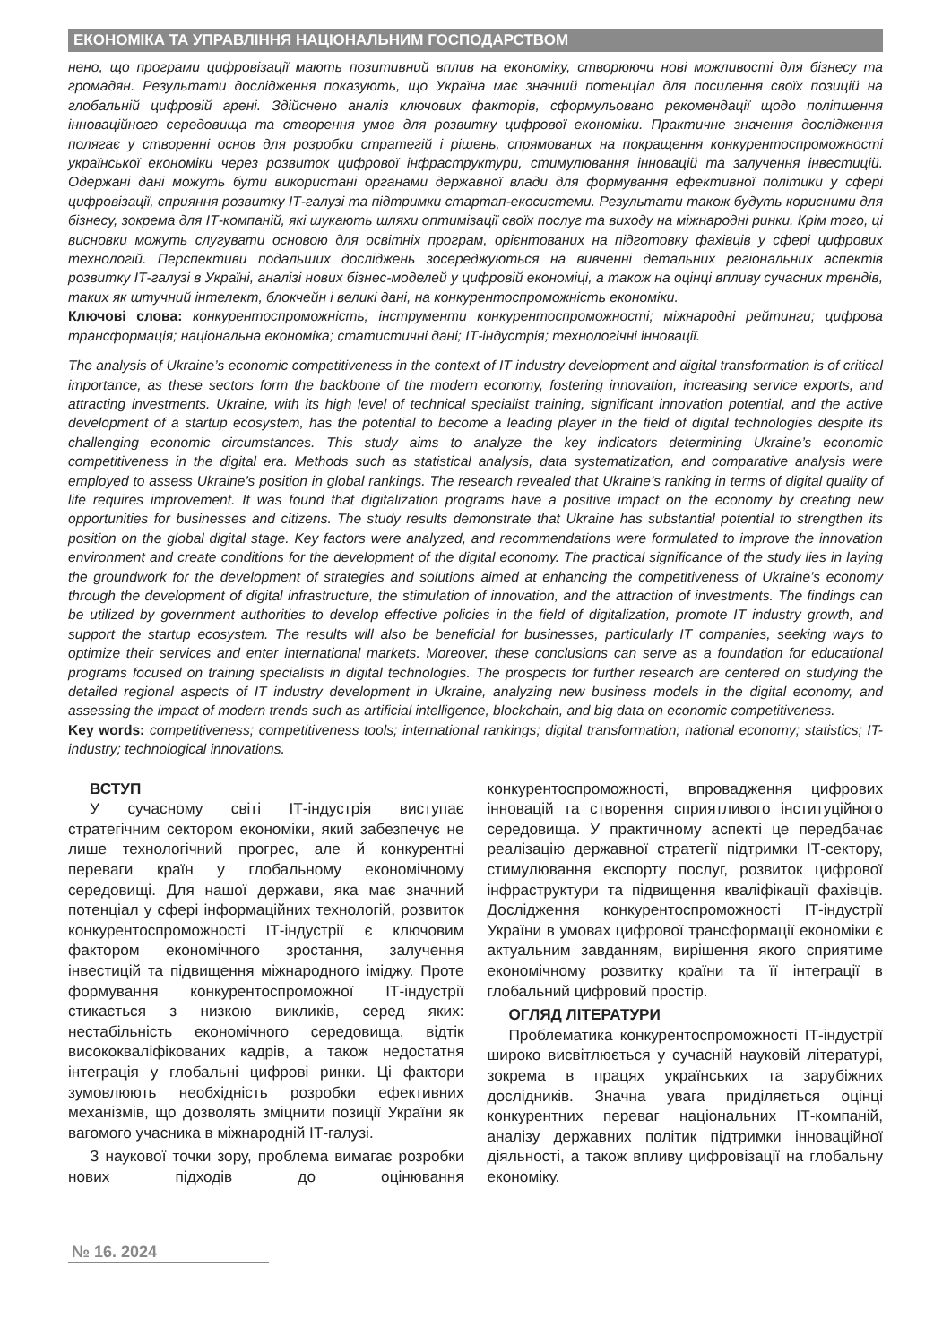ЕКОНОМІКА ТА УПРАВЛІННЯ НАЦІОНАЛЬНИМ ГОСПОДАРСТВОМ
нено, що програми цифровізації мають позитивний вплив на економіку, створюючи нові можливості для бізнесу та громадян. Результати дослідження показують, що Україна має значний потенціал для посилення своїх позицій на глобальній цифровій арені. Здійснено аналіз ключових факторів, сформульовано рекомендації щодо поліпшення інноваційного середовища та створення умов для розвитку цифрової економіки. Практичне значення дослідження полягає у створенні основ для розробки стратегій і рішень, спрямованих на покращення конкурентоспроможності української економіки через розвиток цифрової інфраструктури, стимулювання інновацій та залучення інвестицій. Одержані дані можуть бути використані органами державної влади для формування ефективної політики у сфері цифровізації, сприяння розвитку ІТ-галузі та підтримки стартап-екосистеми. Результати також будуть корисними для бізнесу, зокрема для ІТ-компаній, які шукають шляхи оптимізації своїх послуг та виходу на міжнародні ринки. Крім того, ці висновки можуть слугувати основою для освітніх програм, орієнтованих на підготовку фахівців у сфері цифрових технологій. Перспективи подальших досліджень зосереджуються на вивченні детальних регіональних аспектів розвитку ІТ-галузі в Україні, аналізі нових бізнес-моделей у цифровій економіці, а також на оцінці впливу сучасних трендів, таких як штучний інтелект, блокчейн і великі дані, на конкурентоспроможність економіки.
Ключові слова: конкурентоспроможність; інструменти конкурентоспроможності; міжнародні рейтинги; цифрова трансформація; національна економіка; статистичні дані; ІТ-індустрія; технологічні інновації.
The analysis of Ukraine’s economic competitiveness in the context of IT industry development and digital transformation is of critical importance, as these sectors form the backbone of the modern economy, fostering innovation, increasing service exports, and attracting investments. Ukraine, with its high level of technical specialist training, significant innovation potential, and the active development of a startup ecosystem, has the potential to become a leading player in the field of digital technologies despite its challenging economic circumstances. This study aims to analyze the key indicators determining Ukraine’s economic competitiveness in the digital era. Methods such as statistical analysis, data systematization, and comparative analysis were employed to assess Ukraine’s position in global rankings. The research revealed that Ukraine’s ranking in terms of digital quality of life requires improvement. It was found that digitalization programs have a positive impact on the economy by creating new opportunities for businesses and citizens. The study results demonstrate that Ukraine has substantial potential to strengthen its position on the global digital stage. Key factors were analyzed, and recommendations were formulated to improve the innovation environment and create conditions for the development of the digital economy. The practical significance of the study lies in laying the groundwork for the development of strategies and solutions aimed at enhancing the competitiveness of Ukraine’s economy through the development of digital infrastructure, the stimulation of innovation, and the attraction of investments. The findings can be utilized by government authorities to develop effective policies in the field of digitalization, promote IT industry growth, and support the startup ecosystem. The results will also be beneficial for businesses, particularly IT companies, seeking ways to optimize their services and enter international markets. Moreover, these conclusions can serve as a foundation for educational programs focused on training specialists in digital technologies. The prospects for further research are centered on studying the detailed regional aspects of IT industry development in Ukraine, analyzing new business models in the digital economy, and assessing the impact of modern trends such as artificial intelligence, blockchain, and big data on economic competitiveness.
Key words: competitiveness; competitiveness tools; international rankings; digital transformation; national economy; statistics; IT-industry; technological innovations.
ВСТУП
У сучасному світі ІТ-індустрія виступає стратегічним сектором економіки, який забезпечує не лише технологічний прогрес, але й конкурентні переваги країн у глобальному економічному середовищі. Для нашої держави, яка має значний потенціал у сфері інформаційних технологій, розвиток конкурентоспроможності ІТ-індустрії є ключовим фактором економічного зростання, залучення інвестицій та підвищення міжнародного іміджу. Проте формування конкурентоспроможної ІТ-індустрії стикається з низкою викликів, серед яких: нестабільність економічного середовища, відтік висококваліфікованих кадрів, а також недостатня інтеграція у глобальні цифрові ринки. Ці фактори зумовлюють необхідність розробки ефективних механізмів, що дозволять зміцнити позиції України як вагомого учасника в міжнародній ІТ-галузі.
З наукової точки зору, проблема вимагає розробки нових підходів до оцінювання конкурентоспроможності, впровадження цифрових інновацій та створення сприятливого інституційного середовища. У практичному аспекті це передбачає реалізацію державної стратегії підтримки ІТ-сектору, стимулювання експорту послуг, розвиток цифрової інфраструктури та підвищення кваліфікації фахівців. Дослідження конкурентоспроможності ІТ-індустрії України в умовах цифрової трансформації економіки є актуальним завданням, вирішення якого сприятиме економічному розвитку країни та її інтеграції в глобальний цифровий простір.
ОГЛЯД ЛІТЕРАТУРИ
Проблематика конкурентоспроможності ІТ-індустрії широко висвітлюється у сучасній науковій літературі, зокрема в працях українських та зарубіжних дослідників. Значна увага приділяється оцінці конкурентних переваг національних ІТ-компаній, аналізу державних політик підтримки інноваційної діяльності, а також впливу цифровізації на глобальну економіку.
№ 16. 2024